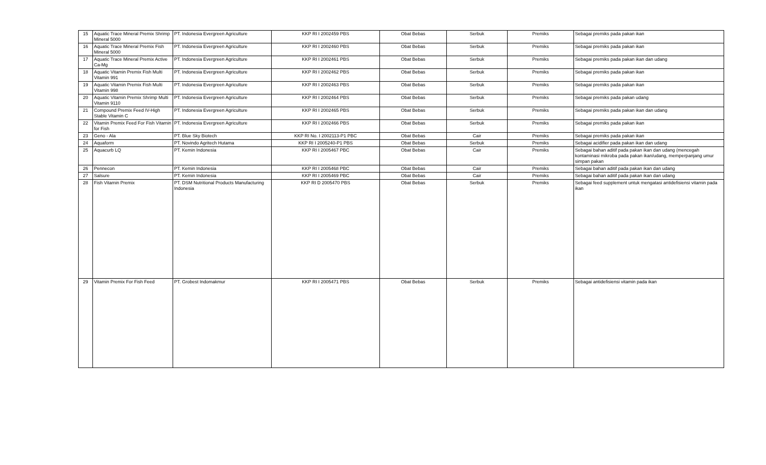| 15 | Aquatic Trace Mineral Premix Shrimp Mineral 5000 | PT. Indonesia Evergreen Agriculture | KKP RI I 2002459 PBS | Obat Bebas | Serbuk | Premiks | Sebagai premiks pada pakan ikan |
| 16 | Aquatic Trace Mineral Premix Fish Mineral 5000 | PT. Indonesia Evergreen Agriculture | KKP RI I 2002460 PBS | Obat Bebas | Serbuk | Premiks | Sebagai premiks pada pakan ikan |
| 17 | Aquatic Trace Mineral Premix Active Ca-Mg | PT. Indonesia Evergreen Agriculture | KKP RI I 2002461 PBS | Obat Bebas | Serbuk | Premiks | Sebagai premiks pada pakan ikan dan udang |
| 18 | Aquatic Vitamin Premix Fish Multi Vitamin 991 | PT. Indonesia Evergreen Agriculture | KKP RI I 2002462 PBS | Obat Bebas | Serbuk | Premiks | Sebagai premiks pada pakan ikan |
| 19 | Aquatic Vitamin Premix Fish Multi Vitamin 998 | PT. Indonesia Evergreen Agriculture | KKP RI I 2002463 PBS | Obat Bebas | Serbuk | Premiks | Sebagai premiks pada pakan ikan |
| 20 | Aquatic Vitamin Premix Shrimp Multi Vitamin 9110 | PT. Indonesia Evergreen Agriculture | KKP RI I 2002464 PBS | Obat Bebas | Serbuk | Premiks | Sebagai premiks pada pakan udang |
| 21 | Compound Premix Feed IV-High Stable Vitamin C | PT. Indonesia Evergreen Agriculture | KKP RI I 2002465 PBS | Obat Bebas | Serbuk | Premiks | Sebagai premiks pada pakan ikan dan udang |
| 22 | Vitamin Premix Feed For Fish Vitamin for Fish | PT. Indonesia Evergreen Agriculture | KKP RI I 2002466 PBS | Obat Bebas | Serbuk | Premiks | Sebagai premiks pada pakan ikan |
| 23 | Geno - Ala | PT. Blue Sky Biotech | KKP RI No. I 2002113-P1 PBC | Obat Bebas | Cair | Premiks | Sebagai premiks pada pakan ikan |
| 24 | Aquaform | PT. Novindo Agritech Hutama | KKP RI I 2005240-P1 PBS | Obat Bebas | Serbuk | Premiks | Sebagai acidifier pada pakan ikan dan udang |
| 25 | Aquacurb LQ | PT. Kemin Indonesia | KKP RI I 2005467 PBC | Obat Bebas | Cair | Premiks | Sebagai bahan aditif pada pakan ikan dan udang (mencegah kontaminasi mikroba pada pakan ikan/udang, memperpanjang umur simpan pakan |
| 26 | Pennecon | PT. Kemin Indonesia | KKP RI I 2005468 PBC | Obat Bebas | Cair | Premiks | Sebagai bahan aditif pada pakan ikan dan udang |
| 27 | Salsure | PT. Kemin Indonesia | KKP RI I 2005469 PBC | Obat Bebas | Cair | Premiks | Sebagai bahan aditif pada pakan ikan dan udang |
| 28 | Fish Vitamin Premix | PT. DSM Nutritional Products Manufacturing Indonesia | KKP RI D 2005470 PBS | Obat Bebas | Serbuk | Premiks | Sebagai feed supplement untuk mengatasi antidefisiensi vitamin pada ikan |
| 29 | Vitamin Premix For Fish Feed | PT. Grobest Indomakmur | KKP RI I 2005471 PBS | Obat Bebas | Serbuk | Premiks | Sebagai antidefisiensi vitamin pada ikan |